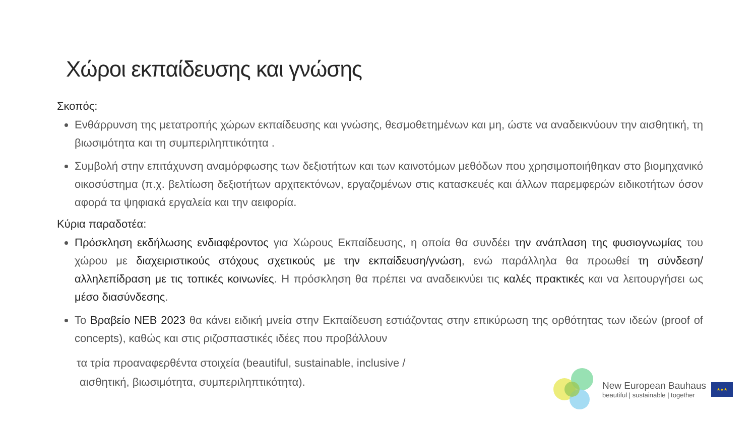Χώροι εκπαίδευσης και γνώσης
Σκοπός:
Ενθάρρυνση της μετατροπής χώρων εκπαίδευσης και γνώσης, θεσμοθετημένων και μη, ώστε να αναδεικνύουν την αισθητική, τη βιωσιμότητα και τη συμπεριληπτικότητα .
Συμβολή στην επιτάχυνση αναμόρφωσης των δεξιοτήτων και των καινοτόμων μεθόδων που χρησιμοποιήθηκαν στο βιομηχανικό οικοσύστημα (π.χ. βελτίωση δεξιοτήτων αρχιτεκτόνων, εργαζομένων στις κατασκευές και άλλων παρεμφερών ειδικοτήτων όσον αφορά τα ψηφιακά εργαλεία και την αειφορία.
Κύρια παραδοτέα:
Πρόσκληση εκδήλωσης ενδιαφέροντος για Χώρους Εκπαίδευσης, η οποία θα συνδέει την ανάπλαση της φυσιογνωμίας του χώρου με διαχειριστικούς στόχους σχετικούς με την εκπαίδευση/γνώση, ενώ παράλληλα θα προωθεί τη σύνδεση/αλληλεπίδραση με τις τοπικές κοινωνίες. Η πρόσκληση θα πρέπει να αναδεικνύει τις καλές πρακτικές και να λειτουργήσει ως μέσο διασύνδεσης.
Το Βραβείο ΝΕΒ 2023 θα κάνει ειδική μνεία στην Εκπαίδευση εστιάζοντας στην επικύρωση της ορθότητας των ιδεών (proof of concepts), καθώς και στις ριζοσπαστικές ιδέες που προβάλλουν
τα τρία προαναφερθέντα στοιχεία (beautiful, sustainable, inclusive /
αισθητική, βιωσιμότητα, συμπεριληπτικότητα).
New European Bauhaus
beautiful | sustainable | together
★★★